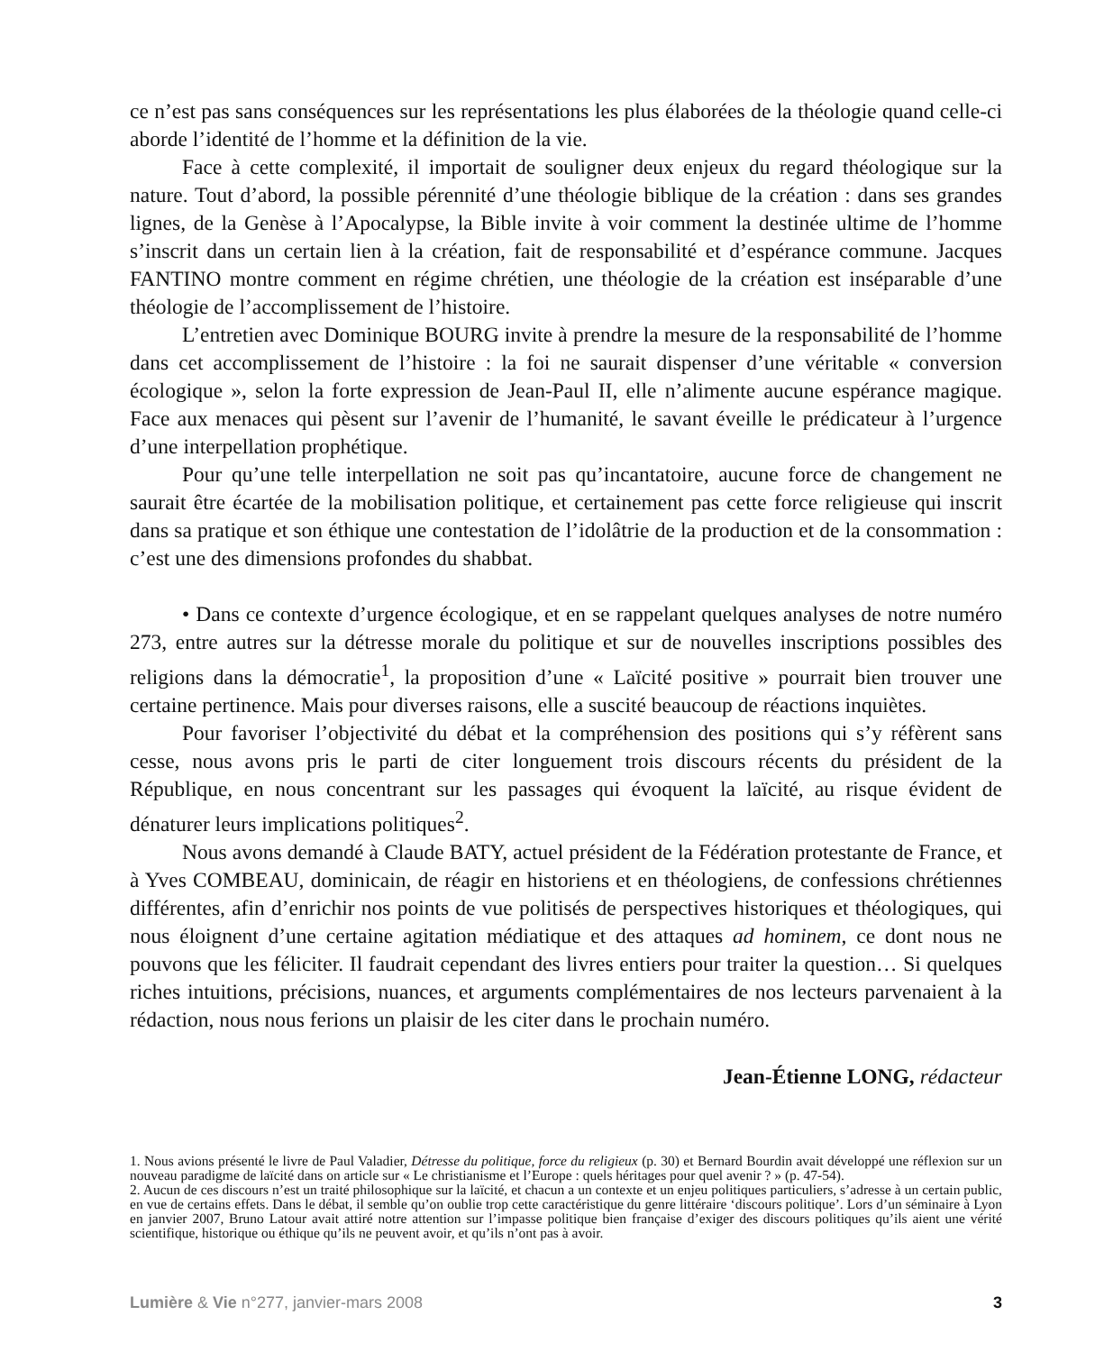ce n’est pas sans conséquences sur les représentations les plus élaborées de la théologie quand celle-ci aborde l’identité de l’homme et la définition de la vie.
Face à cette complexité, il importait de souligner deux enjeux du regard théologique sur la nature. Tout d’abord, la possible pérennité d’une théologie biblique de la création : dans ses grandes lignes, de la Genèse à l’Apocalypse, la Bible invite à voir comment la destinée ultime de l’homme s’inscrit dans un certain lien à la création, fait de responsabilité et d’espérance commune. Jacques FANTINO montre comment en régime chrétien, une théologie de la création est inséparable d’une théologie de l’accomplissement de l’histoire.
L’entretien avec Dominique BOURG invite à prendre la mesure de la responsabilité de l’homme dans cet accomplissement de l’histoire : la foi ne saurait dispenser d’une véritable « conversion écologique », selon la forte expression de Jean-Paul II, elle n’alimente aucune espérance magique. Face aux menaces qui pèsent sur l’avenir de l’humanité, le savant éveille le prédicateur à l’urgence d’une interpellation prophétique.
Pour qu’une telle interpellation ne soit pas qu’incantatoire, aucune force de changement ne saurait être écartée de la mobilisation politique, et certainement pas cette force religieuse qui inscrit dans sa pratique et son éthique une contestation de l’idolâtrie de la production et de la consommation : c’est une des dimensions profondes du shabbat.
• Dans ce contexte d’urgence écologique, et en se rappelant quelques analyses de notre numéro 273, entre autres sur la détresse morale du politique et sur de nouvelles inscriptions possibles des religions dans la démocratie<sup>1</sup>, la proposition d’une « Laïcité positive » pourrait bien trouver une certaine pertinence. Mais pour diverses raisons, elle a suscité beaucoup de réactions inquiètes.
Pour favoriser l’objectivité du débat et la compréhension des positions qui s’y réfèrent sans cesse, nous avons pris le parti de citer longuement trois discours récents du président de la République, en nous concentrant sur les passages qui évoquent la laïcité, au risque évident de dénaturer leurs implications politiques<sup>2</sup>.
Nous avons demandé à Claude BATY, actuel président de la Fédération protestante de France, et à Yves COMBEAU, dominicain, de réagir en historiens et en théologiens, de confessions chrétiennes différentes, afin d’enrichir nos points de vue politisés de perspectives historiques et théologiques, qui nous éloignent d’une certaine agitation médiatique et des attaques ad hominem, ce dont nous ne pouvons que les féliciter. Il faudrait cependant des livres entiers pour traiter la question… Si quelques riches intuitions, précisions, nuances, et arguments complémentaires de nos lecteurs parvenaient à la rédaction, nous nous ferions un plaisir de les citer dans le prochain numéro.
Jean-Étienne LONG, rédacteur
1. Nous avions présenté le livre de Paul Valadier, Détresse du politique, force du religieux (p. 30) et Bernard Bourdin avait développé une réflexion sur un nouveau paradigme de laïcité dans on article sur « Le christianisme et l’Europe : quels héritages pour quel avenir ? » (p. 47-54).
2. Aucun de ces discours n’est un traité philosophique sur la laïcité, et chacun a un contexte et un enjeu politiques particuliers, s’adresse à un certain public, en vue de certains effets. Dans le débat, il semble qu’on oublie trop cette caractéristique du genre littéraire ‘discours politique’. Lors d’un séminaire à Lyon en janvier 2007, Bruno Latour avait attiré notre attention sur l’impasse politique bien française d’exiger des discours politiques qu’ils aient une vérité scientifique, historique ou éthique qu’ils ne peuvent avoir, et qu’ils n’ont pas à avoir.
Lumière & Vie n°277, janvier-mars 2008 3